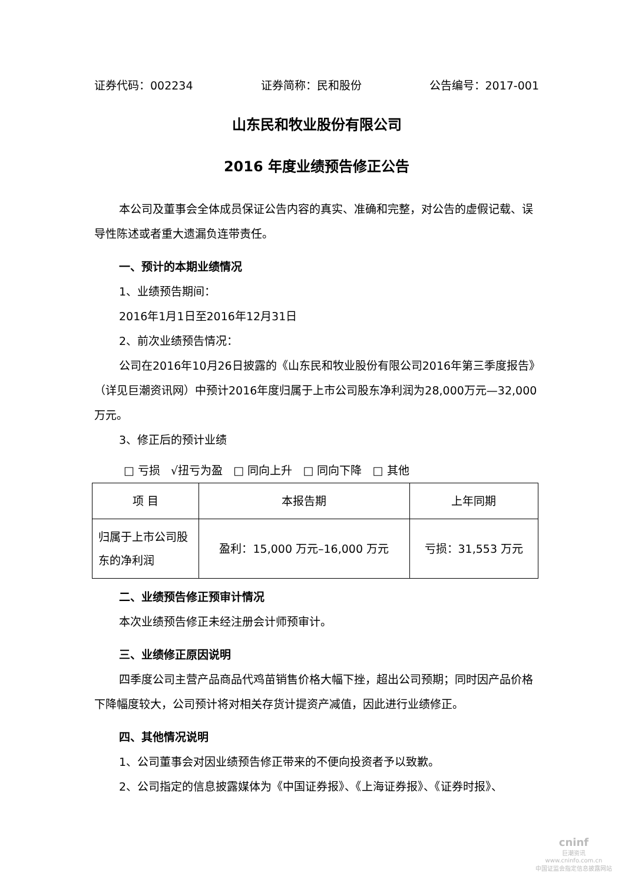证券代码：002234 证券简称：民和股份 公告编号：2017-001
山东民和牧业股份有限公司
2016 年度业绩预告修正公告
本公司及董事会全体成员保证公告内容的真实、准确和完整，对公告的虚假记载、误导性陈述或者重大遗漏负连带责任。
一、预计的本期业绩情况
1、业绩预告期间：
2016年1月1日至2016年12月31日
2、前次业绩预告情况：
公司在2016年10月26日披露的《山东民和牧业股份有限公司2016年第三季度报告》（详见巨潮资讯网）中预计2016年度归属于上市公司股东净利润为28,000万元—32,000万元。
3、修正后的预计业绩
□ 亏损 √扭亏为盈 □ 同向上升 □ 同向下降 □ 其他
| 项 目 | 本报告期 | 上年同期 |
| --- | --- | --- |
| 归属于上市公司股东的净利润 | 盈利：15,000 万元–16,000 万元 | 亏损：31,553 万元 |
二、业绩预告修正预审计情况
本次业绩预告修正未经注册会计师预审计。
三、业绩修正原因说明
四季度公司主营产品商品代鸡苗销售价格大幅下挫，超出公司预期；同时因产品价格下降幅度较大，公司预计将对相关存货计提资产减值，因此进行业绩修正。
四、其他情况说明
1、公司董事会对因业绩预告修正带来的不便向投资者予以致歉。
2、公司指定的信息披露媒体为《中国证券报》、《上海证券报》、《证券时报》、
cninf
巨潮资讯
www.cninfo.com.cn
中国证监会指定信息披露网站